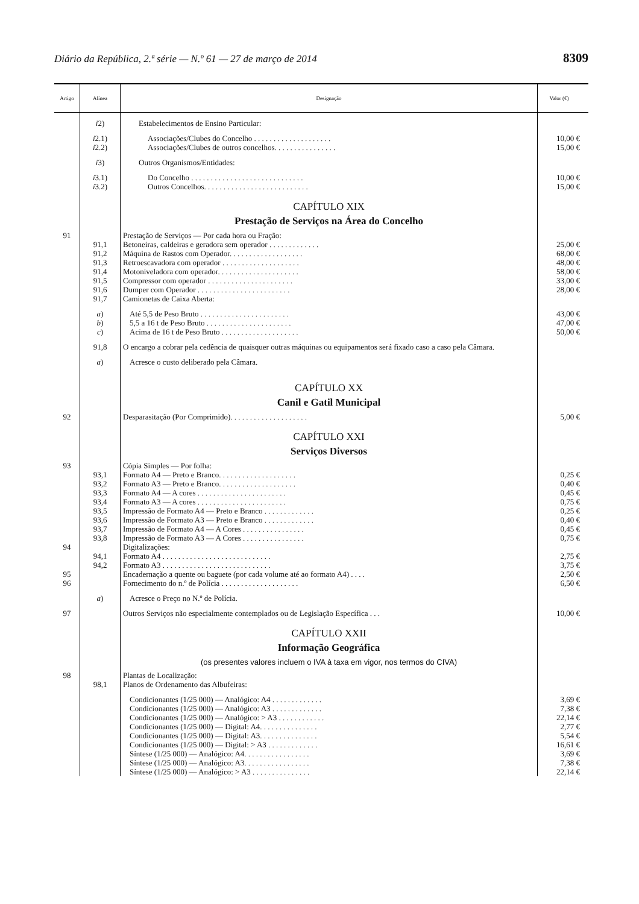Diário da República, 2.ª série — N.º 61 — 27 de março de 2014 8309
| Artigo | Alínea | Designação | Valor (€) |
| --- | --- | --- | --- |
| | i 2) | Estabelecimentos de Ensino Particular: | |
| | i 2.1) | Associações/Clubes do Concelho . . . . . . . . . . . . . . . . . . . . | 10,00 € |
| | i 2.2) | Associações/Clubes de outros concelhos. . . . . . . . . . . . . . . . | 15,00 € |
| | i 3) | Outros Organismos/Entidades: | |
| | i 3.1) | Do Concelho . . . . . . . . . . . . . . . . . . . . . . . . . . . . . | 10,00 € |
| | i 3.2) | Outros Concelhos. . . . . . . . . . . . . . . . . . . . . . . . . . . | 15,00 € |
| | | CAPÍTULO XIX | |
| | | Prestação de Serviços na Área do Concelho | |
| 91 | | Prestação de Serviços — Por cada hora ou Fração: | |
| | 91,1 | Betoneiras, caldeiras e geradora sem operador . . . . . . . . . . . . . | 25,00 € |
| | 91,2 | Máquina de Rastos com Operador. . . . . . . . . . . . . . . . . . . | 68,00 € |
| | 91,3 | Retroescavadora com operador . . . . . . . . . . . . . . . . . . . . | 48,00 € |
| | 91,4 | Motoniveladora com operador. . . . . . . . . . . . . . . . . . . . . | 58,00 € |
| | 91,5 | Compressor com operador . . . . . . . . . . . . . . . . . . . . . . | 33,00 € |
| | 91,6 | Dumper com Operador . . . . . . . . . . . . . . . . . . . . . . . . | 28,00 € |
| | 91,7 | Camionetas de Caixa Aberta: | |
| | a ) | Até 5,5 de Peso Bruto . . . . . . . . . . . . . . . . . . . . . . . | 43,00 € |
| | b ) | 5,5 a 16 t de Peso Bruto . . . . . . . . . . . . . . . . . . . . . . | 47,00 € |
| | c ) | Acima de 16 t de Peso Bruto . . . . . . . . . . . . . . . . . . . . | 50,00 € |
| | 91,8 | O encargo a cobrar pela cedência de quaisquer outras máquinas ou equipamentos será fixado caso a caso pela Câmara. | |
| | a ) | Acresce o custo deliberado pela Câmara. | |
| | | CAPÍTULO XX | |
| | | Canil e Gatil Municipal | |
| 92 | | Desparasitação (Por Comprimido). . . . . . . . . . . . . . . . . . . . | 5,00 € |
| | | CAPÍTULO XXI | |
| | | Serviços Diversos | |
| 93 | | Cópia Simples — Por folha: | |
| | 93,1 | Formato A4 — Preto e Branco. . . . . . . . . . . . . . . . . . . . | 0,25 € |
| | 93,2 | Formato A3 — Preto e Branco. . . . . . . . . . . . . . . . . . . . | 0,40 € |
| | 93,3 | Formato A4 — A cores . . . . . . . . . . . . . . . . . . . . . . . | 0,45 € |
| | 93,4 | Formato A3 — A cores . . . . . . . . . . . . . . . . . . . . . . . | 0,75 € |
| | 93,5 | Impressão de Formato A4 — Preto e Branco . . . . . . . . . . . . . | 0,25 € |
| | 93,6 | Impressão de Formato A3 — Preto e Branco . . . . . . . . . . . . . | 0,40 € |
| | 93,7 | Impressão de Formato A4 — A Cores . . . . . . . . . . . . . . . . | 0,45 € |
| | 93,8 | Impressão de Formato A3 — A Cores . . . . . . . . . . . . . . . . | 0,75 € |
| 94 | | Digitalizações: | |
| | 94,1 | Formato A4 . . . . . . . . . . . . . . . . . . . . . . . . . . . . | 2,75 € |
| | 94,2 | Formato A3 . . . . . . . . . . . . . . . . . . . . . . . . . . . . | 3,75 € |
| 95 | | Encadernação a quente ou baguete (por cada volume até ao formato A4) . . . . | 2,50 € |
| 96 | | Fornecimento do n.º de Polícia . . . . . . . . . . . . . . . . . . . . | 6,50 € |
| | a ) | Acresce o Preço no N.º de Polícia. | |
| 97 | | Outros Serviços não especialmente contemplados ou de Legislação Específica . . . | 10,00 € |
| | | CAPÍTULO XXII | |
| | | Informação Geográfica | |
| | | (os presentes valores incluem o IVA à taxa em vigor, nos termos do CIVA) | |
| 98 | | Plantas de Localização: | |
| | 98,1 | Planos de Ordenamento das Albufeiras: | |
| | | Condicionantes (1/25 000) — Analógico: A4 . . . . . . . . . . . . . | 3,69 € |
| | | Condicionantes (1/25 000) — Analógico: A3 . . . . . . . . . . . . . | 7,38 € |
| | | Condicionantes (1/25 000) — Analógico: > A3 . . . . . . . . . . . . | 22,14 € |
| | | Condicionantes (1/25 000) — Digital: A4. . . . . . . . . . . . . . . | 2,77 € |
| | | Condicionantes (1/25 000) — Digital: A3. . . . . . . . . . . . . . . | 5,54 € |
| | | Condicionantes (1/25 000) — Digital: > A3 . . . . . . . . . . . . . | 16,61 € |
| | | Síntese (1/25 000) — Analógico: A4. . . . . . . . . . . . . . . . . | 3,69 € |
| | | Síntese (1/25 000) — Analógico: A3. . . . . . . . . . . . . . . . . | 7,38 € |
| | | Síntese (1/25 000) — Analógico: > A3 . . . . . . . . . . . . . . . | 22,14 € |